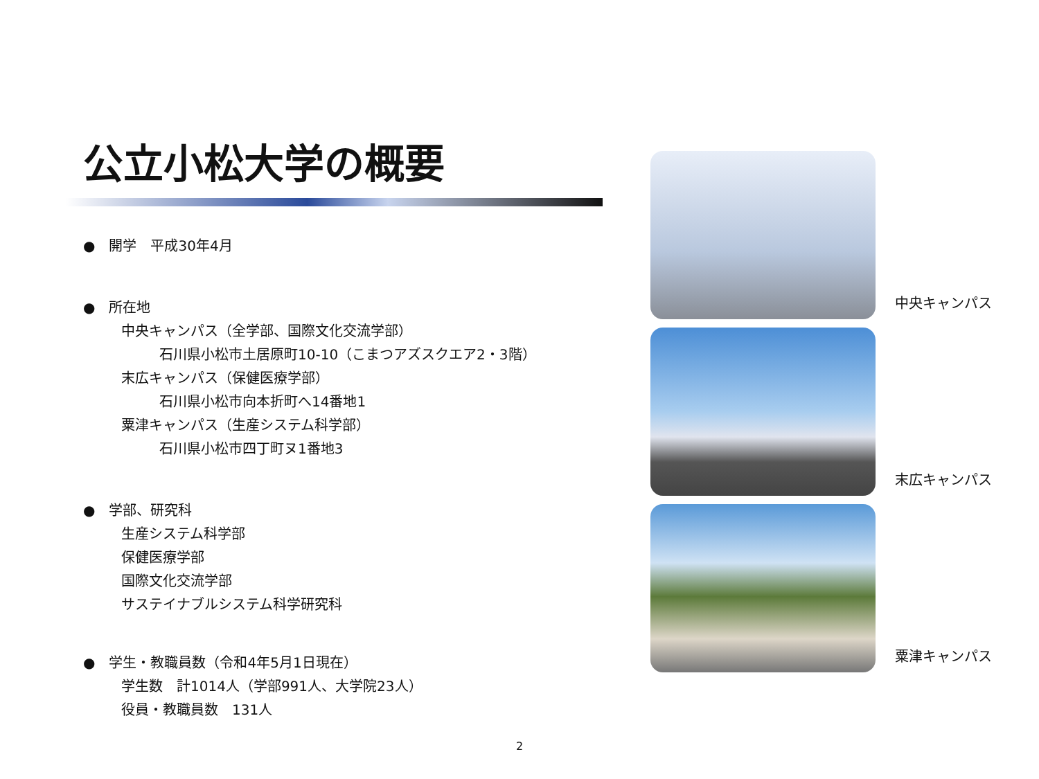公立小松大学の概要
●　開学　平成30年4月
●　所在地
中央キャンパス（全学部、国際文化交流学部）
石川県小松市土居原町10-10（こまつアズスクエア2・3階）
末広キャンパス（保健医療学部）
石川県小松市向本折町へ14番地1
粟津キャンパス（生産システム科学部）
石川県小松市四丁町ヌ1番地3
●　学部、研究科
生産システム科学部
保健医療学部
国際文化交流学部
サステイナブルシステム科学研究科
●　学生・教職員数（令和4年5月1日現在）
学生数　計1014人（学部991人、大学院23人）
役員・教職員数　131人
中央キャンパス
末広キャンパス
粟津キャンパス
2